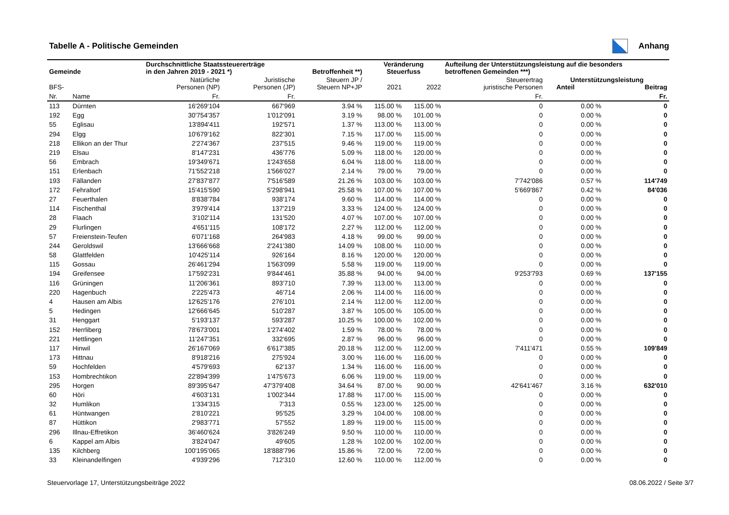Tabelle A - Politische Gemeinden
Anhang
| Gemeinde | | Durchschnittliche Staatssteuererträge in den Jahren 2019 - 2021 *) | | Betroffenheit **) | Veränderung Steuerfuss | | Aufteilung der Unterstützungsleistung auf die besonders betroffenen Gemeinden ***) | | |
| --- | --- | --- | --- | --- | --- | --- | --- | --- | --- |
| BFS- | | Natürliche Personen (NP) | Juristische Personen (JP) | Steuern JP / Steuern NP+JP | 2021 | 2022 | Steuerertrag juristische Personen | Unterstützungsleistung Anteil Beitrag | |
| Nr. | Name | Fr. | Fr. | | | | Fr. | | Fr. |
| 113 | Dürnten | 16'269'104 | 667'969 | 3.94 % | 115.00 % | 115.00 % | 0 | 0.00 % | 0 |
| 192 | Egg | 30'754'357 | 1'012'091 | 3.19 % | 98.00 % | 101.00 % | 0 | 0.00 % | 0 |
| 55 | Eglisau | 13'894'411 | 192'571 | 1.37 % | 113.00 % | 113.00 % | 0 | 0.00 % | 0 |
| 294 | Elgg | 10'679'162 | 822'301 | 7.15 % | 117.00 % | 115.00 % | 0 | 0.00 % | 0 |
| 218 | Ellikon an der Thur | 2'274'367 | 237'515 | 9.46 % | 119.00 % | 119.00 % | 0 | 0.00 % | 0 |
| 219 | Elsau | 8'147'231 | 436'776 | 5.09 % | 118.00 % | 120.00 % | 0 | 0.00 % | 0 |
| 56 | Embrach | 19'349'671 | 1'243'658 | 6.04 % | 118.00 % | 118.00 % | 0 | 0.00 % | 0 |
| 151 | Erlenbach | 71'552'218 | 1'566'027 | 2.14 % | 79.00 % | 79.00 % | 0 | 0.00 % | 0 |
| 193 | Fällanden | 27'837'877 | 7'516'589 | 21.26 % | 103.00 % | 103.00 % | 7'742'086 | 0.57 % | 114'749 |
| 172 | Fehraltorf | 15'415'590 | 5'298'941 | 25.58 % | 107.00 % | 107.00 % | 5'669'867 | 0.42 % | 84'036 |
| 27 | Feuerthalen | 8'838'784 | 938'174 | 9.60 % | 114.00 % | 114.00 % | 0 | 0.00 % | 0 |
| 114 | Fischenthal | 3'979'414 | 137'219 | 3.33 % | 124.00 % | 124.00 % | 0 | 0.00 % | 0 |
| 28 | Flaach | 3'102'114 | 131'520 | 4.07 % | 107.00 % | 107.00 % | 0 | 0.00 % | 0 |
| 29 | Flurlingen | 4'651'115 | 108'172 | 2.27 % | 112.00 % | 112.00 % | 0 | 0.00 % | 0 |
| 57 | Freienstein-Teufen | 6'071'168 | 264'983 | 4.18 % | 99.00 % | 99.00 % | 0 | 0.00 % | 0 |
| 244 | Geroldswil | 13'666'668 | 2'241'380 | 14.09 % | 108.00 % | 110.00 % | 0 | 0.00 % | 0 |
| 58 | Glattfelden | 10'425'114 | 926'164 | 8.16 % | 120.00 % | 120.00 % | 0 | 0.00 % | 0 |
| 115 | Gossau | 26'461'294 | 1'563'099 | 5.58 % | 119.00 % | 119.00 % | 0 | 0.00 % | 0 |
| 194 | Greifensee | 17'592'231 | 9'844'461 | 35.88 % | 94.00 % | 94.00 % | 9'253'793 | 0.69 % | 137'155 |
| 116 | Grüningen | 11'206'361 | 893'710 | 7.39 % | 113.00 % | 113.00 % | 0 | 0.00 % | 0 |
| 220 | Hagenbuch | 2'225'473 | 46'714 | 2.06 % | 114.00 % | 116.00 % | 0 | 0.00 % | 0 |
| 4 | Hausen am Albis | 12'625'176 | 276'101 | 2.14 % | 112.00 % | 112.00 % | 0 | 0.00 % | 0 |
| 5 | Hedingen | 12'666'645 | 510'287 | 3.87 % | 105.00 % | 105.00 % | 0 | 0.00 % | 0 |
| 31 | Henggart | 5'193'137 | 593'287 | 10.25 % | 100.00 % | 102.00 % | 0 | 0.00 % | 0 |
| 152 | Herrliberg | 78'673'001 | 1'274'402 | 1.59 % | 78.00 % | 78.00 % | 0 | 0.00 % | 0 |
| 221 | Hettlingen | 11'247'351 | 332'695 | 2.87 % | 96.00 % | 96.00 % | 0 | 0.00 % | 0 |
| 117 | Hinwil | 26'167'069 | 6'617'385 | 20.18 % | 112.00 % | 112.00 % | 7'411'471 | 0.55 % | 109'849 |
| 173 | Hittnau | 8'918'216 | 275'924 | 3.00 % | 116.00 % | 116.00 % | 0 | 0.00 % | 0 |
| 59 | Hochfelden | 4'579'693 | 62'137 | 1.34 % | 116.00 % | 116.00 % | 0 | 0.00 % | 0 |
| 153 | Hombrechtikon | 22'894'399 | 1'475'673 | 6.06 % | 119.00 % | 119.00 % | 0 | 0.00 % | 0 |
| 295 | Horgen | 89'395'647 | 47'379'408 | 34.64 % | 87.00 % | 90.00 % | 42'641'467 | 3.16 % | 632'010 |
| 60 | Höri | 4'603'131 | 1'002'344 | 17.88 % | 117.00 % | 115.00 % | 0 | 0.00 % | 0 |
| 32 | Humlikon | 1'334'315 | 7'313 | 0.55 % | 123.00 % | 125.00 % | 0 | 0.00 % | 0 |
| 61 | Hüntwangen | 2'810'221 | 95'525 | 3.29 % | 104.00 % | 108.00 % | 0 | 0.00 % | 0 |
| 87 | Hüttikon | 2'983'771 | 57'552 | 1.89 % | 119.00 % | 115.00 % | 0 | 0.00 % | 0 |
| 296 | Illnau-Effretikon | 36'460'624 | 3'826'249 | 9.50 % | 110.00 % | 110.00 % | 0 | 0.00 % | 0 |
| 6 | Kappel am Albis | 3'824'047 | 49'605 | 1.28 % | 102.00 % | 102.00 % | 0 | 0.00 % | 0 |
| 135 | Kilchberg | 100'195'065 | 18'888'796 | 15.86 % | 72.00 % | 72.00 % | 0 | 0.00 % | 0 |
| 33 | Kleinandelfingen | 4'939'296 | 712'310 | 12.60 % | 110.00 % | 112.00 % | 0 | 0.00 % | 0 |
Steuervorlage 17, Unterstützungsbeiträge 2022 08.06.2022 / Seite 3/7